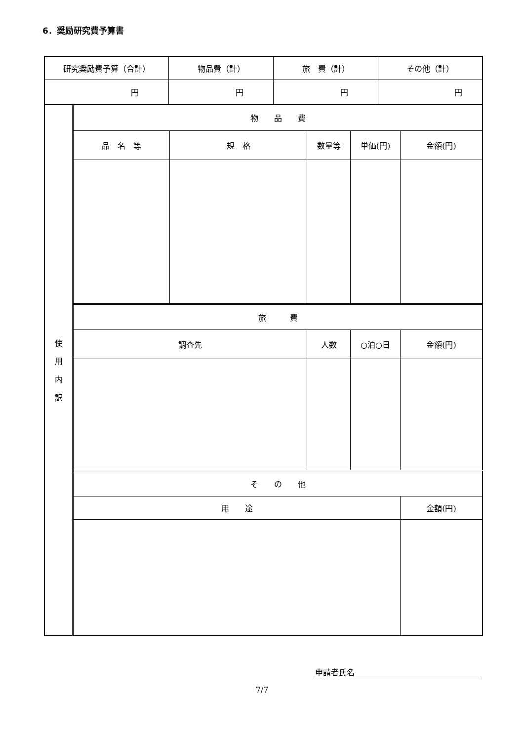6．奨励研究費予算書
| 研究奨励費予算（合計） | 物品費（計） | 旅 費（計） | その他（計） |
| 円 | 円 | 円 | 円 |
| 使 用 内 訳 | 物 品 費 | | | | |
| | 品 名 等 | 規 格 | 数量等 | 単価(円) | 金額(円) |
| | 旅 費 | | | | |
| | 調査先 | | 人数 | ○泊○日 | 金額(円) |
| | そ の 他 | | | | |
| | 用 途 | | | | 金額(円) |
申請者氏名
7/7